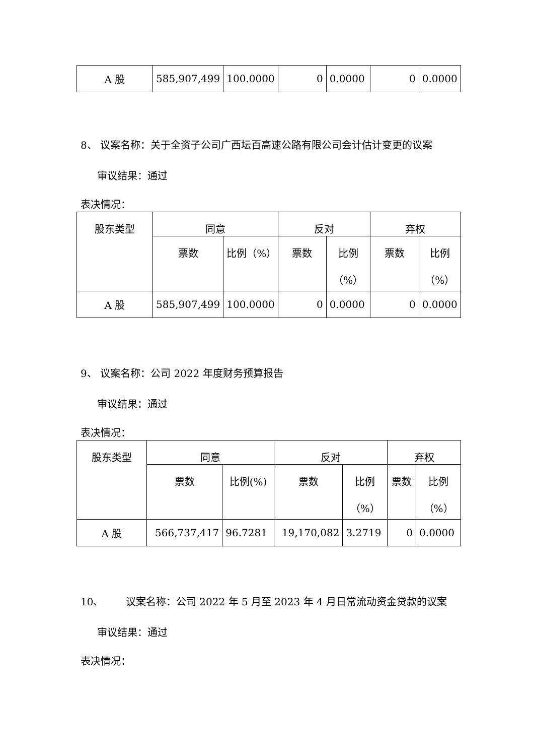| A 股 | 585,907,499 | 100.0000 | 0 | 0.0000 | 0 | 0.0000 |
8、 议案名称：关于全资子公司广西坛百高速公路有限公司会计估计变更的议案
审议结果：通过
表决情况：
| 股东类型 | 同意 | | 反对 | | 弃权 | |
| --- | --- | --- | --- | --- | --- | --- |
| | 票数 | 比例（%） | 票数 | 比例 （%） | 票数 | 比例 （%） |
| A 股 | 585,907,499 | 100.0000 | 0 | 0.0000 | 0 | 0.0000 |
9、 议案名称：公司 2022 年度财务预算报告
审议结果：通过
表决情况：
| 股东类型 | 同意 | | 反对 | | 弃权 | |
| --- | --- | --- | --- | --- | --- | --- |
| | 票数 | 比例(%) | 票数 | 比例 （%） | 票数 | 比例 （%） |
| A 股 | 566,737,417 | 96.7281 | 19,170,082 | 3.2719 | 0 | 0.0000 |
10、 议案名称：公司 2022 年 5 月至 2023 年 4 月日常流动资金贷款的议案
审议结果：通过
表决情况：